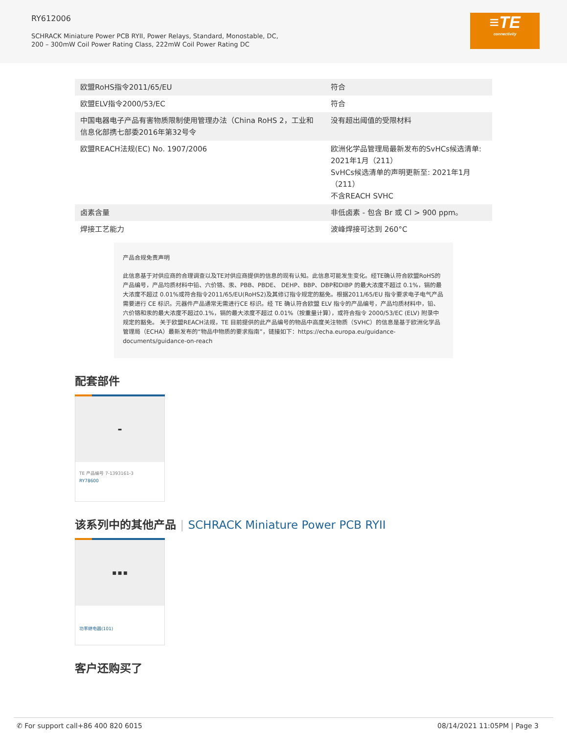RY612006
SCHRACK Miniature Power PCB RYII, Power Relays, Standard, Monostable, DC, 200 – 300mW Coil Power Rating Class, 222mW Coil Power Rating DC
≡TE
connectivity
| 欧盟RoHS指令2011/65/EU | 符合 |
| 欧盟ELV指令2000/53/EC | 符合 |
| 中国电器电子产品有害物质限制使用管理办法（China RoHS 2，工业和信息化部携七部委2016年第32号令 | 没有超出阈值的受限材料 |
| 欧盟REACH法规(EC) No. 1907/2006 | 欧洲化学品管理局最新发布的SvHCs候选清单: 2021年1月（211） SvHCs候选清单的声明更新至: 2021年1月（211） 不含REACH SVHC |
| 卤素含量 | 非低卤素 - 包含 Br 或 Cl > 900 ppm。 |
| 焊接工艺能力 | 波峰焊接可达到 260°C |
产品合规免责声明
此信息基于对供应商的合理调查以及TE对供应商提供的信息的现有认知。此信息可能发生变化。经TE确认符合欧盟RoHS的产品编号，产品均质材料中铅、六价铬、汞、PBB、PBDE、 DEHP、BBP、DBP和DIBP 的最大浓度不超过 0.1%，镉的最大浓度不超过 0.01%或符合指令2011/65/EU(RoHS2)及其修订指令规定的豁免。根据2011/65/EU 指令要求电子电气产品需要进行 CE 标识。元器件产品通常无需进行CE 标识。经 TE 确认符合欧盟 ELV 指令的产品编号，产品均质材料中，铅、六价铬和汞的最大浓度不超过0.1%，镉的最大浓度不超过 0.01%（按重量计算），或符合指令 2000/53/EC (ELV) 附录中规定的豁免。 关于欧盟REACH法规，TE 目前提供的此产品编号的物品中高度关注物质（SVHC）的信息是基于欧洲化学品管理局（ECHA）最新发布的“物品中物质的要求指南”，链接如下：https://echa.europa.eu/guidance-documents/guidance-on-reach
配套部件
▬
TE 产品编号 7-1393161-3
RY78600
该系列中的其他产品 | SCHRACK Miniature Power PCB RYII
■ ■ ■
功率继电器(101)
客户还购买了
✆ For support call+86 400 820 6015 08/14/2021 11:05PM | Page 3